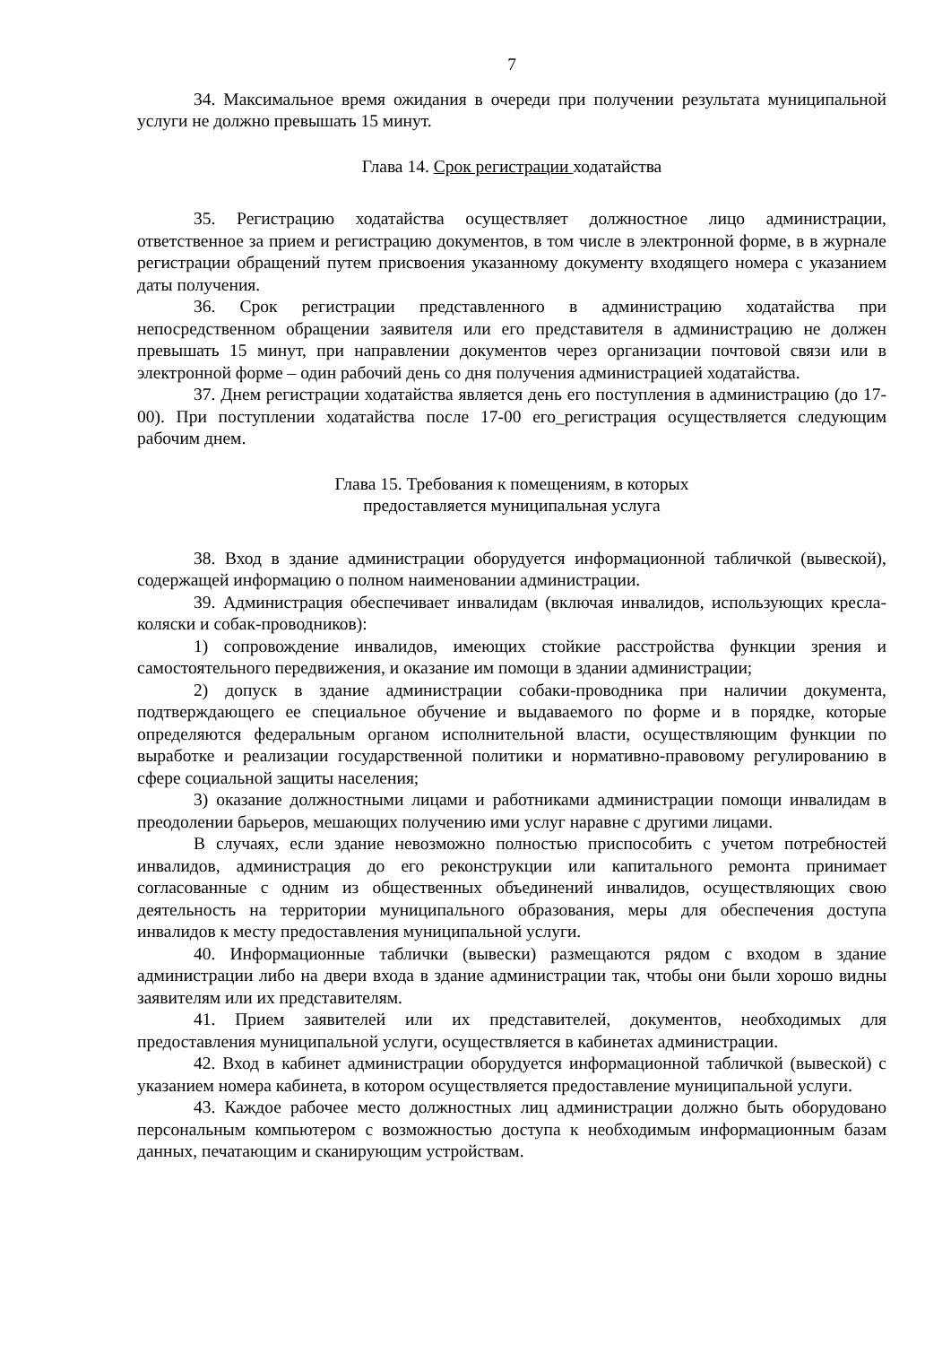7
34. Максимальное время ожидания в очереди при получении результата муниципальной услуги не должно превышать 15 минут.
Глава 14. Срок регистрации ходатайства
35. Регистрацию ходатайства осуществляет должностное лицо администрации, ответственное за прием и регистрацию документов, в том числе в электронной форме, в в журнале регистрации обращений путем присвоения указанному документу входящего номера с указанием даты получения.
36. Срок регистрации представленного в администрацию ходатайства при непосредственном обращении заявителя или его представителя в администрацию не должен превышать 15 минут, при направлении документов через организации почтовой связи или в электронной форме – один рабочий день со дня получения администрацией ходатайства.
37. Днем регистрации ходатайства является день его поступления в администрацию (до 17-00). При поступлении ходатайства после 17-00 его_регистрация осуществляется следующим рабочим днем.
Глава 15. Требования к помещениям, в которых
предоставляется муниципальная услуга
38. Вход в здание администрации оборудуется информационной табличкой (вывеской), содержащей информацию о полном наименовании администрации.
39. Администрация обеспечивает инвалидам (включая инвалидов, использующих кресла-коляски и собак-проводников):
1) сопровождение инвалидов, имеющих стойкие расстройства функции зрения и самостоятельного передвижения, и оказание им помощи в здании администрации;
2) допуск в здание администрации собаки-проводника при наличии документа, подтверждающего ее специальное обучение и выдаваемого по форме и в порядке, которые определяются федеральным органом исполнительной власти, осуществляющим функции по выработке и реализации государственной политики и нормативно-правовому регулированию в сфере социальной защиты населения;
3) оказание должностными лицами и работниками администрации помощи инвалидам в преодолении барьеров, мешающих получению ими услуг наравне с другими лицами.
В случаях, если здание невозможно полностью приспособить с учетом потребностей инвалидов, администрация до его реконструкции или капитального ремонта принимает согласованные с одним из общественных объединений инвалидов, осуществляющих свою деятельность на территории муниципального образования, меры для обеспечения доступа инвалидов к месту предоставления муниципальной услуги.
40. Информационные таблички (вывески) размещаются рядом с входом в здание администрации либо на двери входа в здание администрации так, чтобы они были хорошо видны заявителям или их представителям.
41. Прием заявителей или их представителей, документов, необходимых для предоставления муниципальной услуги, осуществляется в кабинетах администрации.
42. Вход в кабинет администрации оборудуется информационной табличкой (вывеской) с указанием номера кабинета, в котором осуществляется предоставление муниципальной услуги.
43. Каждое рабочее место должностных лиц администрации должно быть оборудовано персональным компьютером с возможностью доступа к необходимым информационным базам данных, печатающим и сканирующим устройствам.